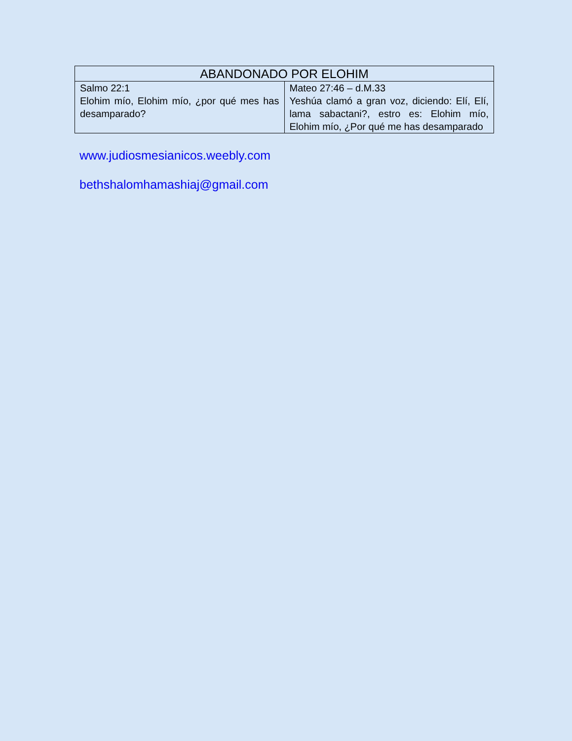| ABANDONADO POR ELOHIM | |
| --- | --- |
| Salmo 22:1 Elohim mío, Elohim mío, ¿por qué mes has desamparado? | Mateo 27:46 – d.M.33 Yeshúa clamó a gran voz, diciendo: Elí, Elí, lama sabactani?, estro es: Elohim mío, Elohim mío, ¿Por qué me has desamparado |
www.judiosmesianicos.weebly.com
bethshalomhamashiaj@gmail.com